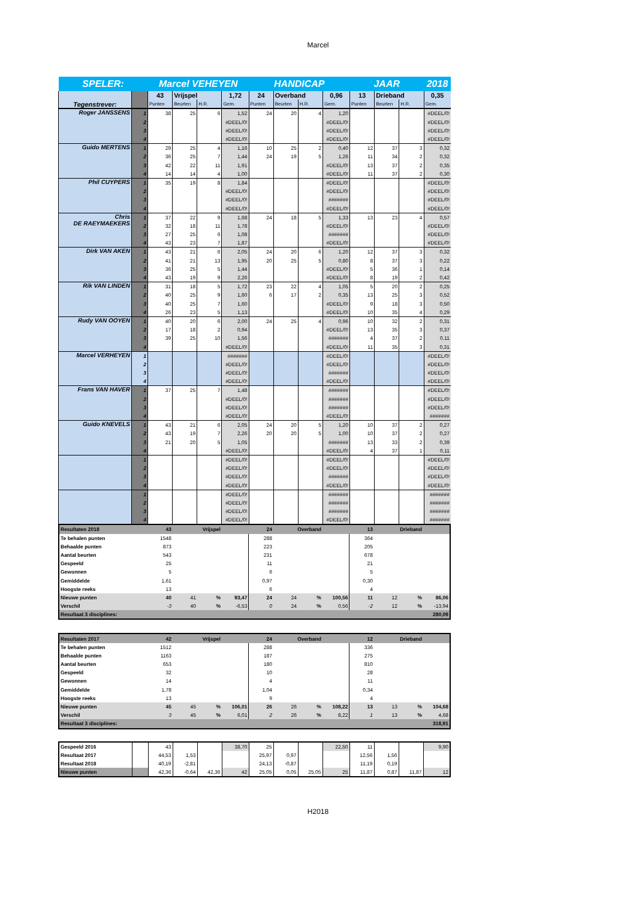Marcel
| SPELER: | | Marcel VEHEYEN | | | | HANDICAP | | | | JAAR | | | 2018 |
| Tegenstrever: | | 43 | Vrijspel | | 1,72 | 24 | Overband | | 0,96 | 13 | Drieband | | 0,35 |
| | | Punten | Beurten | H.R. | Gem. | Punten | Beurten | H.R. | Gem. | Punten | Beurten | H.R. | Gem. |
| Roger JANSSENS | 1 | 38 | 25 | 6 | 1,52 | 24 | 20 | 4 | 1,20 | | | | #DEEL/0! |
| | 2 | | | | #DEEL/0! | | | | #DEEL/0! | | | | #DEEL/0! |
| | 3 | | | | #DEEL/0! | | | | #DEEL/0! | | | | #DEEL/0! |
| | 4 | | | | #DEEL/0! | | | | #DEEL/0! | | | | #DEEL/0! |
| Guido MERTENS | 1 | 29 | 25 | 4 | 1,16 | 10 | 25 | 2 | 0,40 | 12 | 37 | 3 | 0,32 |
| | 2 | 36 | 25 | 7 | 1,44 | 24 | 19 | 5 | 1,26 | 11 | 34 | 2 | 0,32 |
| | 3 | 42 | 22 | 11 | 1,91 | | | | #DEEL/0! | 13 | 37 | 2 | 0,35 |
| | 4 | 14 | 14 | 4 | 1,00 | | | | #DEEL/0! | 11 | 37 | 2 | 0,30 |
| Phil CUYPERS | 1 | 35 | 19 | 8 | 1,84 | | | | #DEEL/0! | | | | #DEEL/0! |
| | 2 | | | | #DEEL/0! | | | | #DEEL/0! | | | | #DEEL/0! |
| | 3 | | | | #DEEL/0! | | | | ####### | | | | #DEEL/0! |
| | 4 | | | | #DEEL/0! | | | | #DEEL/0! | | | | #DEEL/0! |
| Chris DE RAEYMAEKERS | 1 | 37 | 22 | 9 | 1,68 | 24 | 18 | 5 | 1,33 | 13 | 23 | 4 | 0,57 |
| | 2 | 32 | 18 | 11 | 1,78 | | | | #DEEL/0! | | | | #DEEL/0! |
| | 3 | 27 | 25 | 6 | 1,08 | | | | ####### | | | | #DEEL/0! |
| | 4 | 43 | 23 | 7 | 1,87 | | | | #DEEL/0! | | | | #DEEL/0! |
| Dirk VAN AKEN | 1 | 43 | 21 | 6 | 2,05 | 24 | 20 | 6 | 1,20 | 12 | 37 | 3 | 0,32 |
| | 2 | 41 | 21 | 13 | 1,95 | 20 | 25 | 5 | 0,80 | 8 | 37 | 3 | 0,22 |
| | 3 | 36 | 25 | 5 | 1,44 | | | | #DEEL/0! | 5 | 36 | 1 | 0,14 |
| | 4 | 43 | 19 | 9 | 2,26 | | | | #DEEL/0! | 8 | 19 | 2 | 0,42 |
| Rik VAN LINDEN | 1 | 31 | 18 | 5 | 1,72 | 23 | 22 | 4 | 1,05 | 5 | 20 | 2 | 0,25 |
| | 2 | 40 | 25 | 9 | 1,60 | 6 | 17 | 2 | 0,35 | 13 | 25 | 3 | 0,52 |
| | 3 | 40 | 25 | 7 | 1,60 | | | | #DEEL/0! | 9 | 18 | 3 | 0,50 |
| | 4 | 26 | 23 | 5 | 1,13 | | | | #DEEL/0! | 10 | 35 | 4 | 0,29 |
| Rudy VAN OOYEN | 1 | 40 | 20 | 6 | 2,00 | 24 | 25 | 4 | 0,96 | 10 | 32 | 2 | 0,31 |
| | 2 | 17 | 18 | 2 | 0,94 | | | | #DEEL/0! | 13 | 35 | 3 | 0,37 |
| | 3 | 39 | 25 | 10 | 1,56 | | | | ####### | 4 | 37 | 2 | 0,11 |
| | 4 | | | | #DEEL/0! | | | | #DEEL/0! | 11 | 35 | 3 | 0,31 |
| Marcel VERHEYEN | 1 | | | | ####### | | | | #DEEL/0! | | | | #DEEL/0! |
| | 2 | | | | #DEEL/0! | | | | #DEEL/0! | | | | #DEEL/0! |
| | 3 | | | | #DEEL/0! | | | | ####### | | | | #DEEL/0! |
| | 4 | | | | #DEEL/0! | | | | #DEEL/0! | | | | #DEEL/0! |
| Frans VAN HAVER | 1 | 37 | 25 | 7 | 1,48 | | | | ####### | | | | #DEEL/0! |
| | 2 | | | | #DEEL/0! | | | | ####### | | | | #DEEL/0! |
| | 3 | | | | #DEEL/0! | | | | ####### | | | | #DEEL/0! |
| | 4 | | | | #DEEL/0! | | | | #DEEL/0! | | | | ####### |
| Guido KNEVELS | 1 | 43 | 21 | 6 | 2,05 | 24 | 20 | 5 | 1,20 | 10 | 37 | 2 | 0,27 |
| | 2 | 43 | 19 | 7 | 2,26 | 20 | 20 | 5 | 1,00 | 10 | 37 | 2 | 0,27 |
| | 3 | 21 | 20 | 5 | 1,05 | | | | ####### | 13 | 33 | 2 | 0,39 |
| | 4 | | | | #DEEL/0! | | | | #DEEL/0! | 4 | 37 | 1 | 0,11 |
| | 1 | | | | #DEEL/0! | | | | #DEEL/0! | | | | #DEEL/0! |
| | 2 | | | | #DEEL/0! | | | | #DEEL/0! | | | | #DEEL/0! |
| | 3 | | | | #DEEL/0! | | | | ####### | | | | #DEEL/0! |
| | 4 | | | | #DEEL/0! | | | | #DEEL/0! | | | | #DEEL/0! |
| | 1 | | | | #DEEL/0! | | | | ####### | | | | ####### |
| | 2 | | | | #DEEL/0! | | | | ####### | | | | ####### |
| | 3 | | | | #DEEL/0! | | | | ####### | | | | ####### |
| | 4 | | | | #DEEL/0! | | | | #DEEL/0! | | | | ####### |
| Resultaten 2018 | 43 | Vrijspel | | | 24 | Overband | | | 13 | Drieband | | |
| Te behalen punten | 1548 | | | | 288 | | | | 364 | | | |
| Behaalde punten | 873 | | | | 223 | | | | 205 | | | |
| Aantal beurten | 543 | | | | 231 | | | | 678 | | | |
| Gespeeld | 25 | | | | 11 | | | | 21 | | | |
| Gewonnen | 5 | | | | 6 | | | | 5 | | | |
| Gemiddelde | 1,61 | | | | 0,97 | | | | 0,30 | | | |
| Hoogste reeks | 13 | | | | 6 | | | | 4 | | | |
| Nieuwe punten | 40 | 41 | % | 93,47 | 24 | 24 | % | 100,56 | 11 | 12 | % | 86,06 |
| Verschil | -3 | 40 | % | -6,53 | 0 | 24 | % | 0,56 | -2 | 12 | % | -13,94 |
| Resultaat 3 disciplines: | | | | | | | | | | | | 280,09 |
| Resultaten 2017 | 42 | Vrijspel | | | 24 | Overband | | | 12 | Drieband | | |
| Te behalen punten | 1512 | | | | 288 | | | | 336 | | | |
| Behaalde punten | 1163 | | | | 187 | | | | 275 | | | |
| Aantal beurten | 653 | | | | 180 | | | | 810 | | | |
| Gespeeld | 32 | | | | 10 | | | | 28 | | | |
| Gewonnen | 14 | | | | 4 | | | | 11 | | | |
| Gemiddelde | 1,78 | | | | 1,04 | | | | 0,34 | | | |
| Hoogste reeks | 13 | | | | 9 | | | | 4 | | | |
| Nieuwe punten | 45 | 45 | % | 106,01 | 26 | 26 | % | 108,22 | 13 | 13 | % | 104,68 |
| Verschil | 3 | 45 | % | 6,01 | 2 | 26 | % | 8,22 | 1 | 13 | % | 4,68 |
| Resultaat 3 disciplines: | | | | | | | | | | | | 318,91 |
| Gespeeld 2016 | | 43 | | | 38,70 | 25 | | | 22,50 | 11 | | | 9,90 |
| Resultaat 2017 | | 44,53 | 1,53 | | | 25,97 | 0,97 | | | 12,56 | 1,56 | | |
| Resultaat 2018 | | 40,19 | -2,81 | | | 24,13 | -0,87 | | | 11,19 | 0,19 | | |
| Nieuwe punten | | 42,36 | -0,64 | 42,36 | 42 | 25,05 | 0,05 | 25,05 | 25 | 11,87 | 0,87 | 11,87 | 12 |
H2018